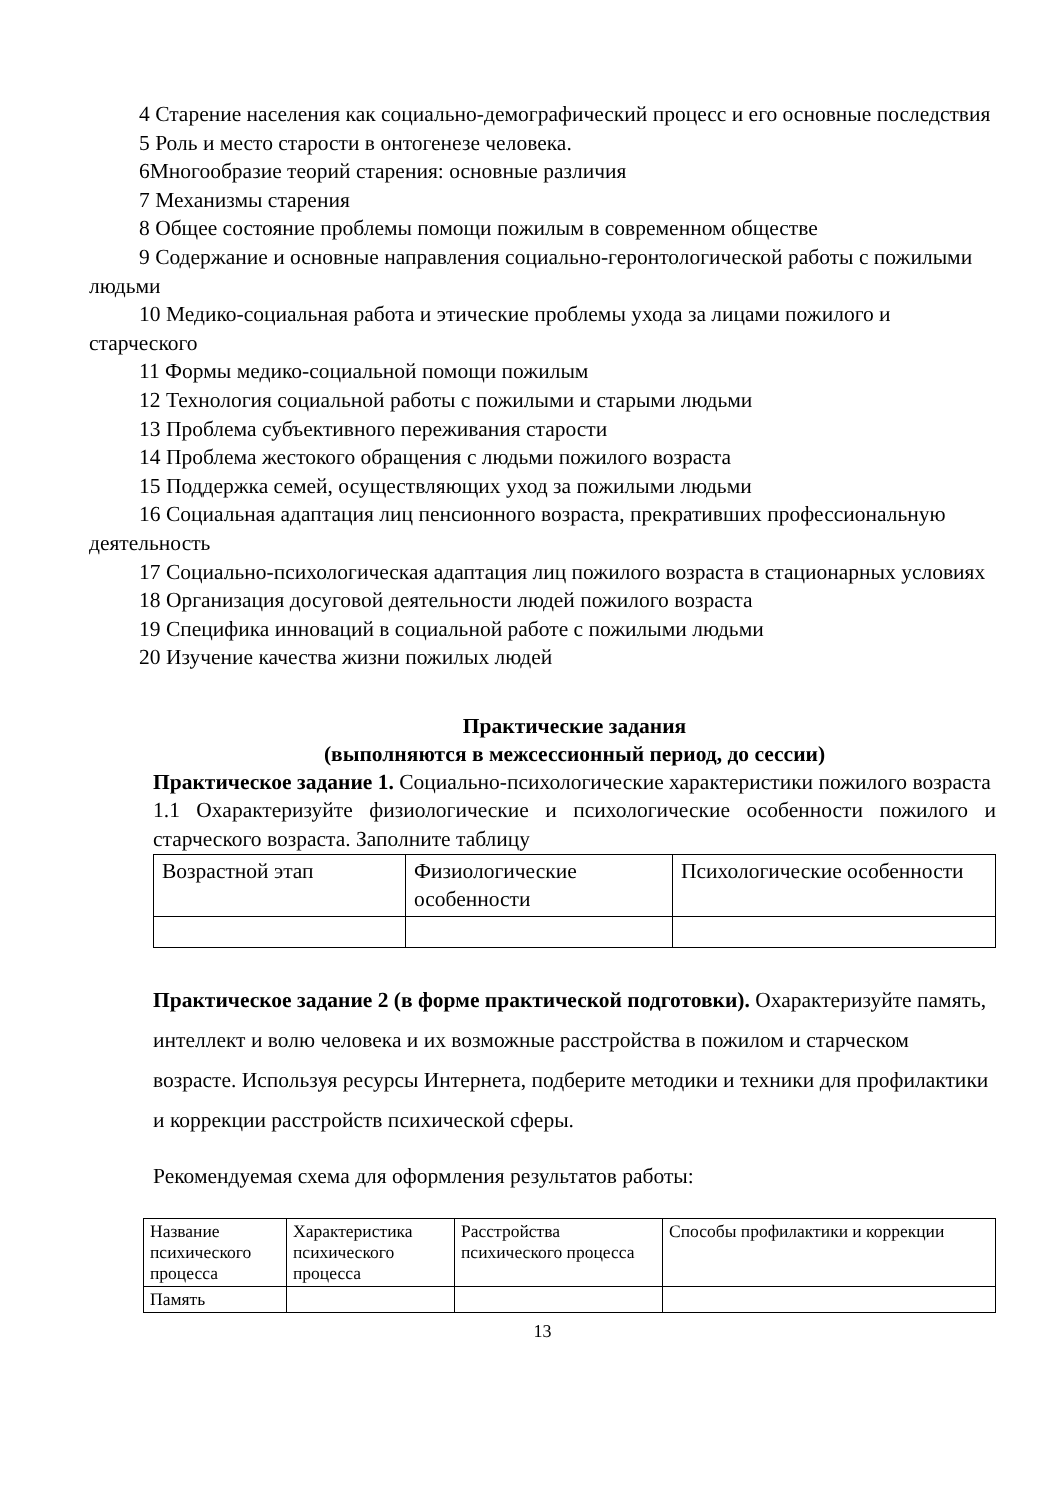4 Старение населения как социально-демографический процесс и его основные последствия
5 Роль и место старости в онтогенезе человека.
6Многообразие теорий старения: основные различия
7 Механизмы старения
8 Общее состояние проблемы помощи пожилым в современном обществе
9 Содержание и основные направления социально-геронтологической работы с пожилыми людьми
10 Медико-социальная работа и этические проблемы ухода за лицами пожилого и старческого
11 Формы медико-социальной помощи пожилым
12 Технология социальной работы с пожилыми и старыми людьми
13 Проблема субъективного переживания старости
14 Проблема жестокого обращения с людьми пожилого возраста
15 Поддержка семей, осуществляющих уход за пожилыми людьми
16 Социальная адаптация лиц пенсионного возраста, прекративших профессиональную деятельность
17 Социально-психологическая адаптация лиц пожилого возраста в стационарных условиях
18 Организация досуговой деятельности людей пожилого возраста
19 Специфика инноваций в социальной работе с пожилыми людьми
20 Изучение качества жизни пожилых людей
Практические задания
(выполняются в межсессионный период, до сессии)
Практическое задание 1. Социально-психологические характеристики пожилого возраста
1.1 Охарактеризуйте физиологические и психологические особенности пожилого и старческого возраста. Заполните таблицу
| Возрастной этап | Физиологические особенности | Психологические особенности |
Практическое задание 2 (в форме практической подготовки). Охарактеризуйте память, интеллект и волю человека и их возможные расстройства в пожилом и старческом возрасте. Используя ресурсы Интернета, подберите методики и техники для профилактики и коррекции расстройств психической сферы.
Рекомендуемая схема для оформления результатов работы:
| Название психического процесса | Характеристика психического процесса | Расстройства психического процесса | Способы профилактики и коррекции |
| Память | | | |
13